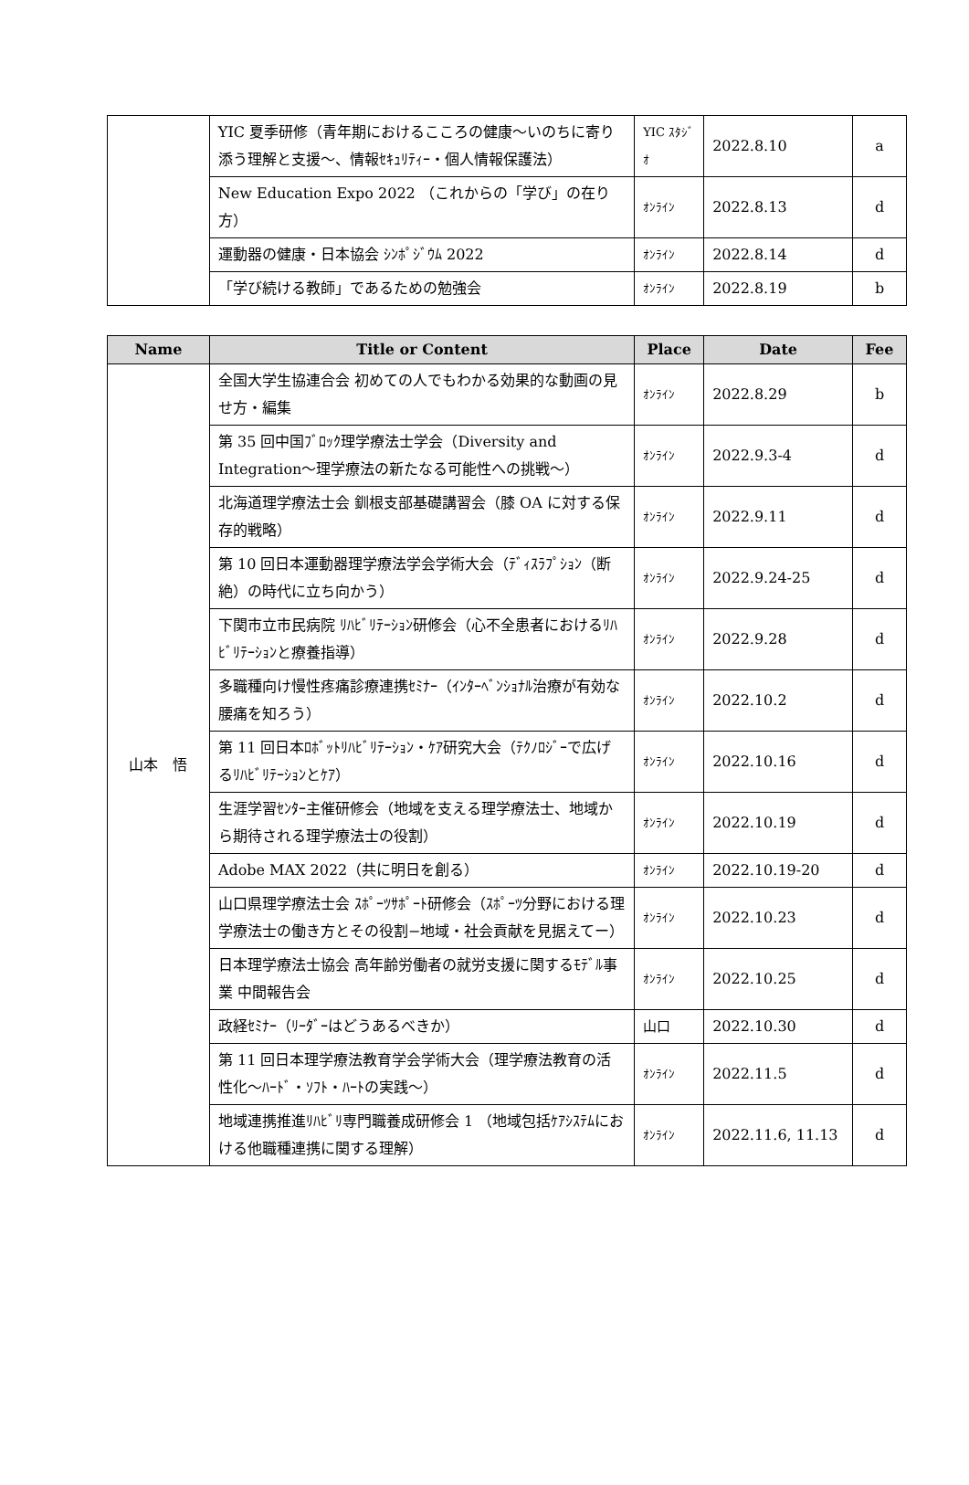| | YIC 夏季研修（青年期におけるこころの健康〜いのちに寄り添う理解と支援〜、情報ｾｷｭﾘﾃｨｰ・個人情報保護法） | YIC ｽﾀｼﾞｵ | 2022.8.10 | a |
| | New Education Expo 2022 （これからの「学び」の在り方） | ｵﾝﾗｲﾝ | 2022.8.13 | d |
| | 運動器の健康・日本協会 ｼﾝﾎﾟｼﾞｳﾑ 2022 | ｵﾝﾗｲﾝ | 2022.8.14 | d |
| | 「学び続ける教師」であるための勉強会 | ｵﾝﾗｲﾝ | 2022.8.19 | b |
| Name | Title or Content | Place | Date | Fee |
| --- | --- | --- | --- | --- |
| 山本 悟 | 全国大学生協連合会 初めての人でもわかる効果的な動画の見せ方・編集 | ｵﾝﾗｲﾝ | 2022.8.29 | b |
| | 第 35 回中国ﾌﾞﾛｯｸ理学療法士学会（Diversity and Integration〜理学療法の新たなる可能性への挑戦〜） | ｵﾝﾗｲﾝ | 2022.9.3-4 | d |
| | 北海道理学療法士会 釧根支部基礎講習会（膝 OA に対する保存的戦略） | ｵﾝﾗｲﾝ | 2022.9.11 | d |
| | 第 10 回日本運動器理学療法学会学術大会（ﾃﾞｨｽﾗﾌﾟｼｮﾝ（断絶）の時代に立ち向かう） | ｵﾝﾗｲﾝ | 2022.9.24-25 | d |
| | 下関市立市民病院 ﾘﾊﾋﾞﾘﾃｰｼｮﾝ研修会（心不全患者におけるﾘﾊﾋﾞﾘﾃｰｼｮﾝと療養指導） | ｵﾝﾗｲﾝ | 2022.9.28 | d |
| | 多職種向け慢性疼痛診療連携ｾﾐﾅｰ（ｲﾝﾀｰﾍﾞﾝｼｮﾅﾙ治療が有効な腰痛を知ろう） | ｵﾝﾗｲﾝ | 2022.10.2 | d |
| | 第 11 回日本ﾛﾎﾞｯﾄﾘﾊﾋﾞﾘﾃｰｼｮﾝ・ｹｱ研究大会（ﾃｸﾉﾛｼﾞｰで広げるﾘﾊﾋﾞﾘﾃｰｼｮﾝとｹｱ） | ｵﾝﾗｲﾝ | 2022.10.16 | d |
| | 生涯学習ｾﾝﾀｰ主催研修会（地域を支える理学療法士、地域から期待される理学療法士の役割） | ｵﾝﾗｲﾝ | 2022.10.19 | d |
| | Adobe MAX 2022（共に明日を創る） | ｵﾝﾗｲﾝ | 2022.10.19-20 | d |
| | 山口県理学療法士会 ｽﾎﾟｰﾂｻﾎﾟｰﾄ研修会（ｽﾎﾟｰﾂ分野における理学療法士の働き方とその役割−地域・社会貢献を見据えてー） | ｵﾝﾗｲﾝ | 2022.10.23 | d |
| | 日本理学療法士協会 高年齢労働者の就労支援に関するﾓﾃﾞﾙ事業 中間報告会 | ｵﾝﾗｲﾝ | 2022.10.25 | d |
| | 政経ｾﾐﾅｰ（ﾘｰﾀﾞｰはどうあるべきか） | 山口 | 2022.10.30 | d |
| | 第 11 回日本理学療法教育学会学術大会（理学療法教育の活性化〜ﾊｰﾄﾞ・ｿﾌﾄ・ﾊｰﾄの実践〜） | ｵﾝﾗｲﾝ | 2022.11.5 | d |
| | 地域連携推進ﾘﾊﾋﾞﾘ専門職養成研修会 1 （地域包括ｹｱｼｽﾃﾑにおける他職種連携に関する理解） | ｵﾝﾗｲﾝ | 2022.11.6, 11.13 | d |